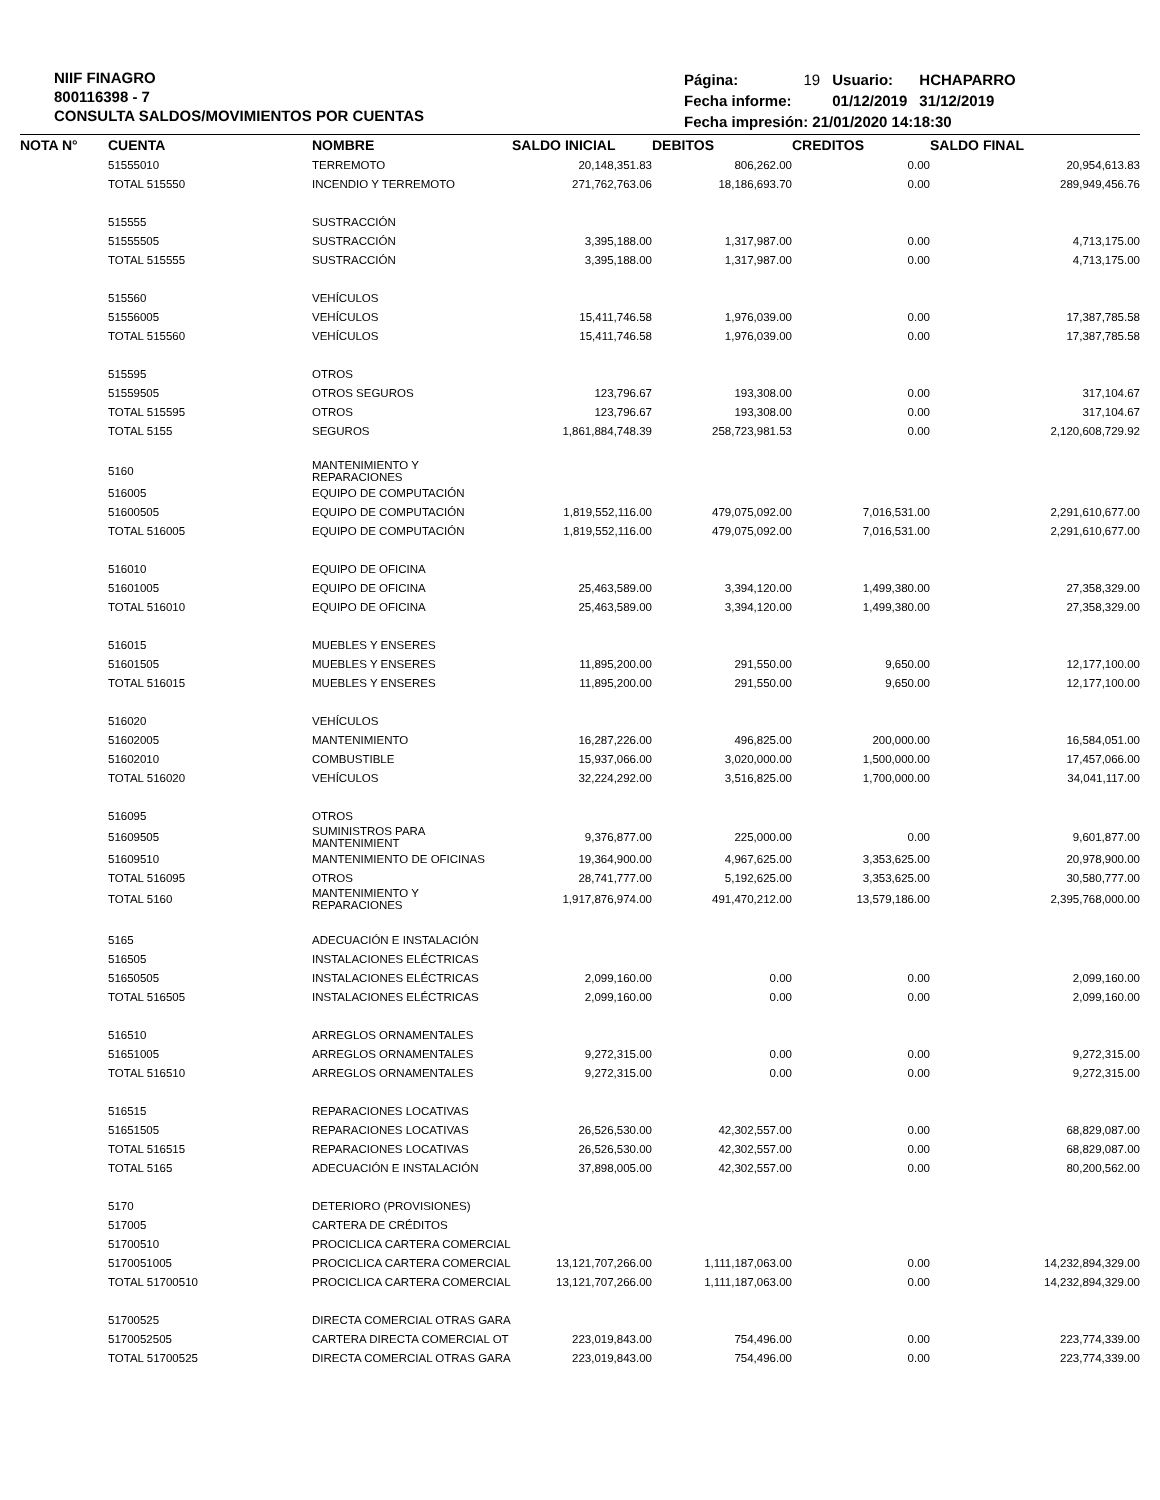NIIF FINAGRO
800116398 - 7
CONSULTA SALDOS/MOVIMIENTOS POR CUENTAS
| Página: | 19 | Usuario: | HCHAPARRO |
| Fecha informe: | | 01/12/2019 | 31/12/2019 |
| Fecha impresión: 21/01/2020 14:18:30 | | | |
| NOTA N° | CUENTA | NOMBRE | SALDO INICIAL | DEBITOS | CREDITOS | SALDO FINAL |
| --- | --- | --- | --- | --- | --- | --- |
| | 51555010 | TERREMOTO | 20,148,351.83 | 806,262.00 | 0.00 | 20,954,613.83 |
| | TOTAL 515550 | INCENDIO Y TERREMOTO | 271,762,763.06 | 18,186,693.70 | 0.00 | 289,949,456.76 |
| | 515555 | SUSTRACCIÓN | | | | |
| | 51555505 | SUSTRACCIÓN | 3,395,188.00 | 1,317,987.00 | 0.00 | 4,713,175.00 |
| | TOTAL 515555 | SUSTRACCIÓN | 3,395,188.00 | 1,317,987.00 | 0.00 | 4,713,175.00 |
| | 515560 | VEHÍCULOS | | | | |
| | 51556005 | VEHÍCULOS | 15,411,746.58 | 1,976,039.00 | 0.00 | 17,387,785.58 |
| | TOTAL 515560 | VEHÍCULOS | 15,411,746.58 | 1,976,039.00 | 0.00 | 17,387,785.58 |
| | 515595 | OTROS | | | | |
| | 51559505 | OTROS SEGUROS | 123,796.67 | 193,308.00 | 0.00 | 317,104.67 |
| | TOTAL 515595 | OTROS | 123,796.67 | 193,308.00 | 0.00 | 317,104.67 |
| | TOTAL 5155 | SEGUROS | 1,861,884,748.39 | 258,723,981.53 | 0.00 | 2,120,608,729.92 |
| | 5160 | MANTENIMIENTO Y REPARACIONES | | | | |
| | 516005 | EQUIPO DE COMPUTACIÓN | | | | |
| | 51600505 | EQUIPO DE COMPUTACIÓN | 1,819,552,116.00 | 479,075,092.00 | 7,016,531.00 | 2,291,610,677.00 |
| | TOTAL 516005 | EQUIPO DE COMPUTACIÓN | 1,819,552,116.00 | 479,075,092.00 | 7,016,531.00 | 2,291,610,677.00 |
| | 516010 | EQUIPO DE OFICINA | | | | |
| | 51601005 | EQUIPO DE OFICINA | 25,463,589.00 | 3,394,120.00 | 1,499,380.00 | 27,358,329.00 |
| | TOTAL 516010 | EQUIPO DE OFICINA | 25,463,589.00 | 3,394,120.00 | 1,499,380.00 | 27,358,329.00 |
| | 516015 | MUEBLES Y ENSERES | | | | |
| | 51601505 | MUEBLES Y ENSERES | 11,895,200.00 | 291,550.00 | 9,650.00 | 12,177,100.00 |
| | TOTAL 516015 | MUEBLES Y ENSERES | 11,895,200.00 | 291,550.00 | 9,650.00 | 12,177,100.00 |
| | 516020 | VEHÍCULOS | | | | |
| | 51602005 | MANTENIMIENTO | 16,287,226.00 | 496,825.00 | 200,000.00 | 16,584,051.00 |
| | 51602010 | COMBUSTIBLE | 15,937,066.00 | 3,020,000.00 | 1,500,000.00 | 17,457,066.00 |
| | TOTAL 516020 | VEHÍCULOS | 32,224,292.00 | 3,516,825.00 | 1,700,000.00 | 34,041,117.00 |
| | 516095 | OTROS | | | | |
| | 51609505 | SUMINISTROS PARA MANTENIMIENT | 9,376,877.00 | 225,000.00 | 0.00 | 9,601,877.00 |
| | 51609510 | MANTENIMIENTO DE OFICINAS | 19,364,900.00 | 4,967,625.00 | 3,353,625.00 | 20,978,900.00 |
| | TOTAL 516095 | OTROS | 28,741,777.00 | 5,192,625.00 | 3,353,625.00 | 30,580,777.00 |
| | TOTAL 5160 | MANTENIMIENTO Y REPARACIONES | 1,917,876,974.00 | 491,470,212.00 | 13,579,186.00 | 2,395,768,000.00 |
| | 5165 | ADECUACIÓN E INSTALACIÓN | | | | |
| | 516505 | INSTALACIONES ELÉCTRICAS | | | | |
| | 51650505 | INSTALACIONES ELÉCTRICAS | 2,099,160.00 | 0.00 | 0.00 | 2,099,160.00 |
| | TOTAL 516505 | INSTALACIONES ELÉCTRICAS | 2,099,160.00 | 0.00 | 0.00 | 2,099,160.00 |
| | 516510 | ARREGLOS ORNAMENTALES | | | | |
| | 51651005 | ARREGLOS ORNAMENTALES | 9,272,315.00 | 0.00 | 0.00 | 9,272,315.00 |
| | TOTAL 516510 | ARREGLOS ORNAMENTALES | 9,272,315.00 | 0.00 | 0.00 | 9,272,315.00 |
| | 516515 | REPARACIONES LOCATIVAS | | | | |
| | 51651505 | REPARACIONES LOCATIVAS | 26,526,530.00 | 42,302,557.00 | 0.00 | 68,829,087.00 |
| | TOTAL 516515 | REPARACIONES LOCATIVAS | 26,526,530.00 | 42,302,557.00 | 0.00 | 68,829,087.00 |
| | TOTAL 5165 | ADECUACIÓN E INSTALACIÓN | 37,898,005.00 | 42,302,557.00 | 0.00 | 80,200,562.00 |
| | 5170 | DETERIORO (PROVISIONES) | | | | |
| | 517005 | CARTERA DE CRÉDITOS | | | | |
| | 51700510 | PROCICLICA CARTERA COMERCIAL | | | | |
| | 5170051005 | PROCICLICA CARTERA COMERCIAL | 13,121,707,266.00 | 1,111,187,063.00 | 0.00 | 14,232,894,329.00 |
| | TOTAL 51700510 | PROCICLICA CARTERA COMERCIAL | 13,121,707,266.00 | 1,111,187,063.00 | 0.00 | 14,232,894,329.00 |
| | 51700525 | DIRECTA COMERCIAL OTRAS GARA | | | | |
| | 5170052505 | CARTERA DIRECTA COMERCIAL OT | 223,019,843.00 | 754,496.00 | 0.00 | 223,774,339.00 |
| | TOTAL 51700525 | DIRECTA COMERCIAL OTRAS GARA | 223,019,843.00 | 754,496.00 | 0.00 | 223,774,339.00 |